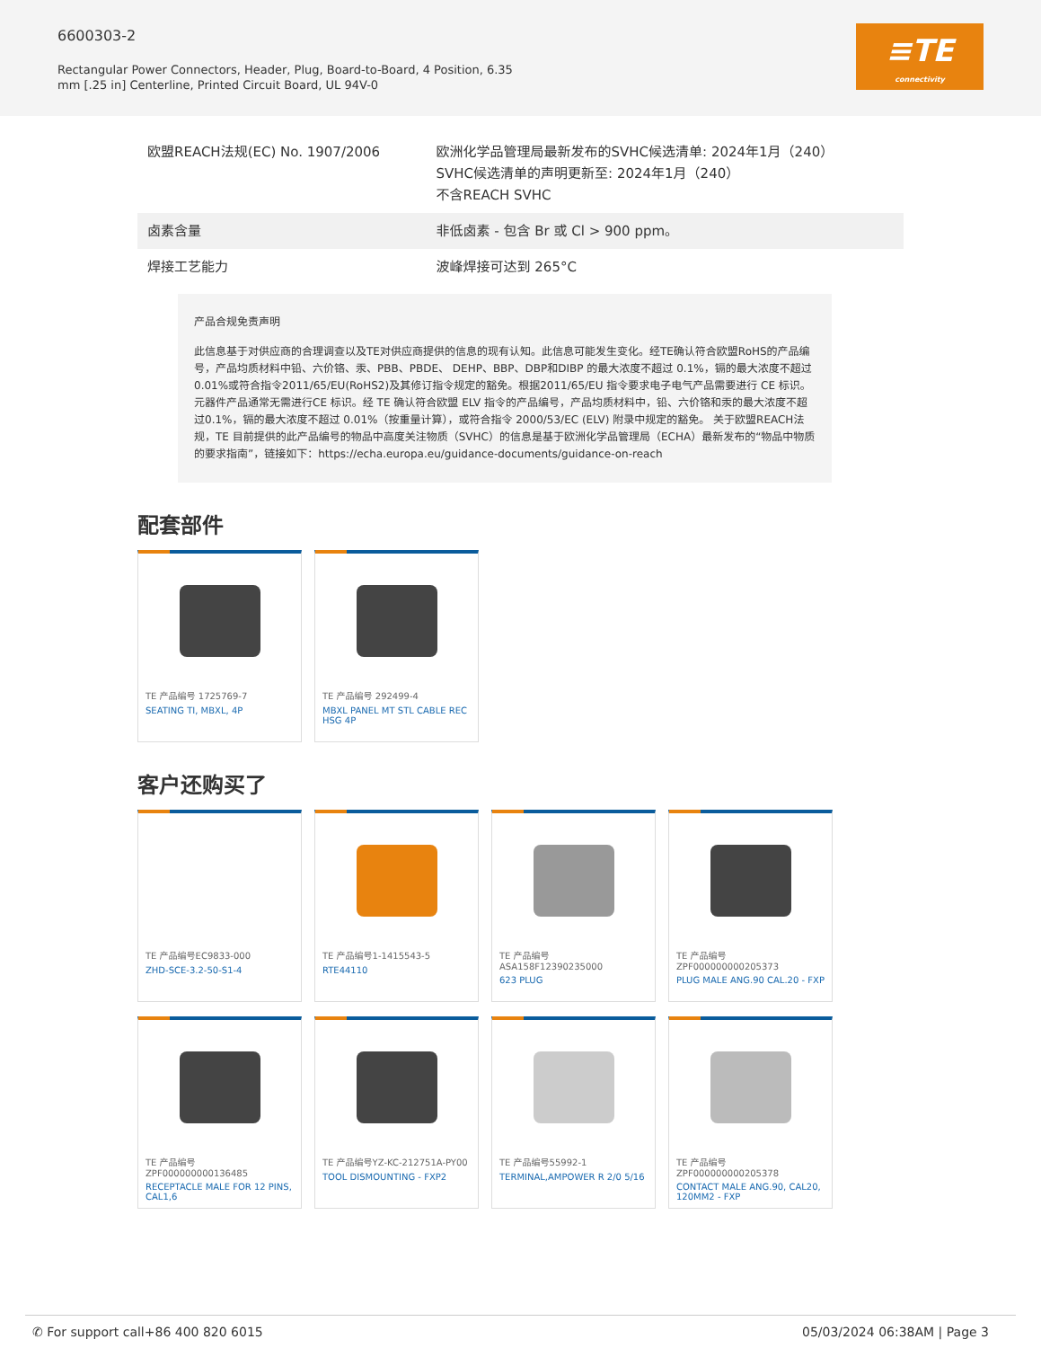6600303-2
Rectangular Power Connectors, Header, Plug, Board-to-Board, 4 Position, 6.35 mm [.25 in] Centerline, Printed Circuit Board, UL 94V-0
≡TE
connectivity
| 欧盟REACH法规(EC) No. 1907/2006 | 欧洲化学品管理局最新发布的SVHC候选清单: 2024年1月（240） SVHC候选清单的声明更新至: 2024年1月（240） 不含REACH SVHC |
| 卤素含量 | 非低卤素 - 包含 Br 或 Cl > 900 ppm。 |
| 焊接工艺能力 | 波峰焊接可达到 265°C |
产品合规免责声明
此信息基于对供应商的合理调查以及TE对供应商提供的信息的现有认知。此信息可能发生变化。经TE确认符合欧盟RoHS的产品编号，产品均质材料中铅、六价铬、汞、PBB、PBDE、 DEHP、BBP、DBP和DIBP 的最大浓度不超过 0.1%，镉的最大浓度不超过 0.01%或符合指令2011/65/EU(RoHS2)及其修订指令规定的豁免。根据2011/65/EU 指令要求电子电气产品需要进行 CE 标识。元器件产品通常无需进行CE 标识。经 TE 确认符合欧盟 ELV 指令的产品编号，产品均质材料中，铅、六价铬和汞的最大浓度不超过0.1%，镉的最大浓度不超过 0.01%（按重量计算），或符合指令 2000/53/EC (ELV) 附录中规定的豁免。 关于欧盟REACH法规，TE 目前提供的此产品编号的物品中高度关注物质（SVHC）的信息是基于欧洲化学品管理局（ECHA）最新发布的“物品中物质的要求指南”，链接如下：https://echa.europa.eu/guidance-documents/guidance-on-reach
配套部件
TE 产品编号 1725769-7
SEATING TI, MBXL, 4P
TE 产品编号 292499-4
MBXL PANEL MT STL CABLE REC HSG 4P
客户还购买了
TE 产品编号EC9833-000
ZHD-SCE-3.2-50-S1-4
TE 产品编号1-1415543-5
RTE44110
TE 产品编号ASA158F12390235000
623 PLUG
TE 产品编号ZPF000000000205373
PLUG MALE ANG.90 CAL.20 - FXP
TE 产品编号ZPF000000000136485
RECEPTACLE MALE FOR 12 PINS, CAL1,6
TE 产品编号YZ-KC-212751A-PY00
TOOL DISMOUNTING - FXP2
TE 产品编号55992-1
TERMINAL,AMPOWER R 2/0 5/16
TE 产品编号ZPF000000000205378
CONTACT MALE ANG.90, CAL20, 120MM2 - FXP
✆ For support call+86 400 820 6015 05/03/2024 06:38AM | Page 3